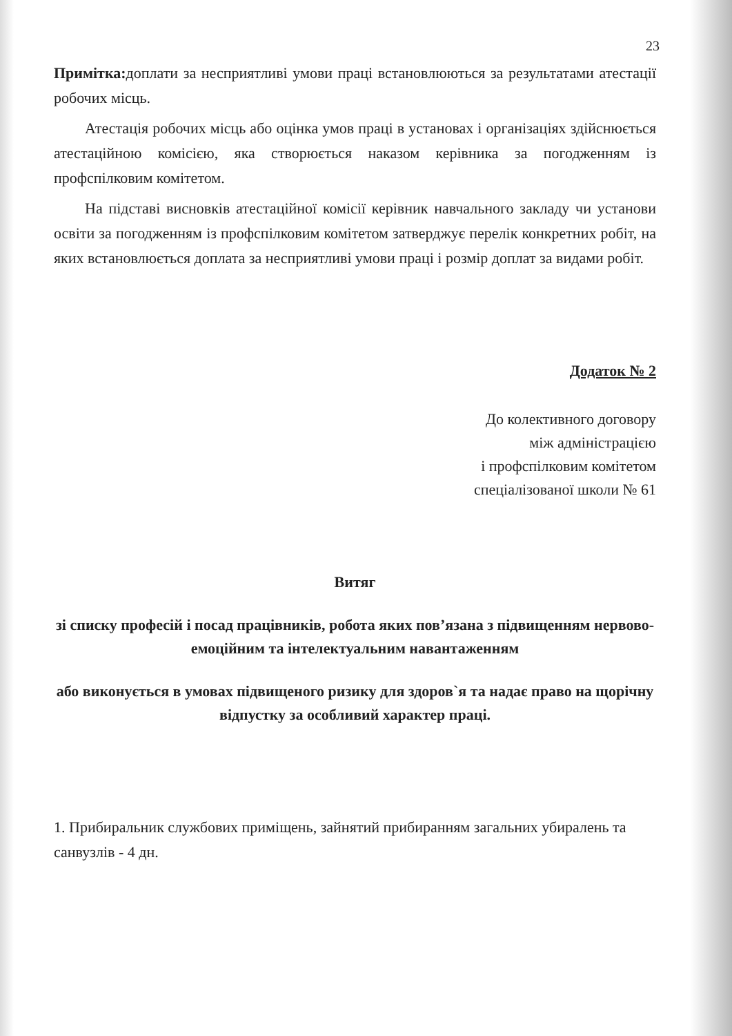23
Примітка: доплати за несприятливі умови праці встановлюються за результатами атестації робочих місць.
Атестація робочих місць або оцінка умов праці в установах і організаціях здійснюється атестаційною комісією, яка створюється наказом керівника за погодженням із профспілковим комітетом.
На підставі висновків атестаційної комісії керівник навчального закладу чи установи освіти за погодженням із профспілковим комітетом затверджує перелік конкретних робіт, на яких встановлюється доплата за несприятливі умови праці і розмір доплат за видами робіт.
Додаток № 2
До колективного договору
між адміністрацією
і профспілковим комітетом
спеціалізованої школи № 61
Витяг
зі списку професій і посад працівників, робота яких пов’язана з підвищенням нервово- емоційним та інтелектуальним навантаженням
або виконується в умовах підвищеного ризику для здоров`я та надає право на щорічну відпустку за особливий характер праці.
1. Прибиральник службових приміщень, зайнятий прибиранням загальних убиралень та санвузлів - 4 дн.